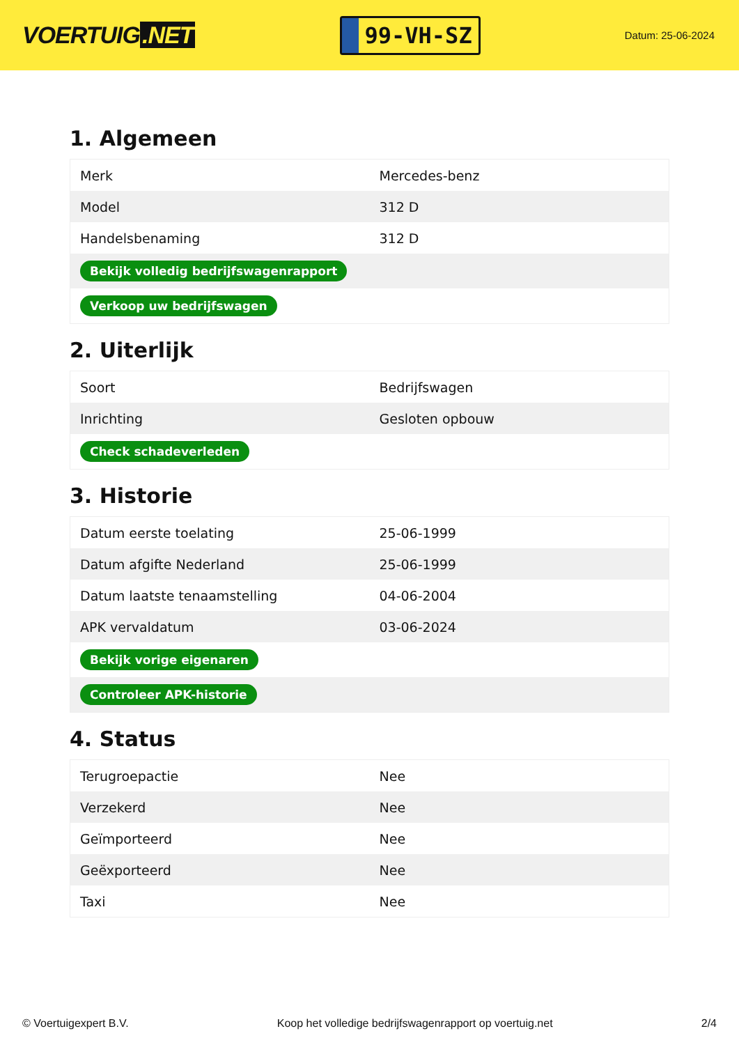VOERTUIG.NET
99-VH-SZ
Datum: 25-06-2024
1. Algemeen
| Merk | Mercedes-benz |
| Model | 312 D |
| Handelsbenaming | 312 D |
| Bekijk volledig bedrijfswagenrapport | |
| Verkoop uw bedrijfswagen | |
2. Uiterlijk
| Soort | Bedrijfswagen |
| Inrichting | Gesloten opbouw |
| Check schadeverleden | |
3. Historie
| Datum eerste toelating | 25-06-1999 |
| Datum afgifte Nederland | 25-06-1999 |
| Datum laatste tenaamstelling | 04-06-2004 |
| APK vervaldatum | 03-06-2024 |
| Bekijk vorige eigenaren | |
| Controleer APK-historie | |
4. Status
| Terugroepactie | Nee |
| Verzekerd | Nee |
| Geïmporteerd | Nee |
| Geëxporteerd | Nee |
| Taxi | Nee |
© Voertuigexpert B.V. Koop het volledige bedrijfswagenrapport op voertuig.net 2/4